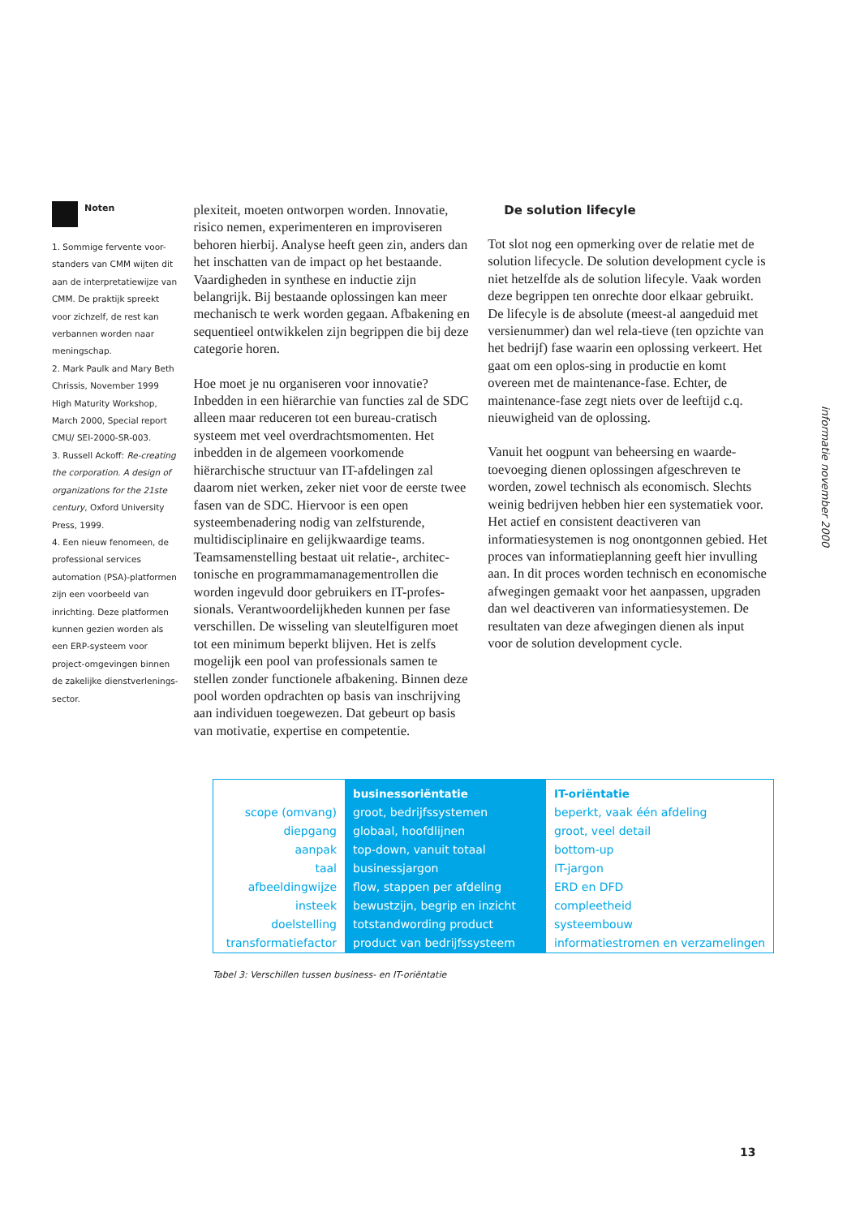Noten
1. Sommige fervente voor-standers van CMM wijten dit aan de interpretatiewijze van CMM. De praktijk spreekt voor zichzelf, de rest kan verbannen worden naar meningschap.
2. Mark Paulk and Mary Beth Chrissis, November 1999 High Maturity Workshop, March 2000, Special report CMU/ SEI-2000-SR-003.
3. Russell Ackoff: Re-creating the corporation. A design of organizations for the 21ste century, Oxford University Press, 1999.
4. Een nieuw fenomeen, de professional services automation (PSA)-platformen zijn een voorbeeld van inrichting. Deze platformen kunnen gezien worden als een ERP-systeem voor project-omgevingen binnen de zakelijke dienstverlenings-sector.
plexiteit, moeten ontworpen worden. Innovatie, risico nemen, experimenteren en improviseren behoren hierbij. Analyse heeft geen zin, anders dan het inschatten van de impact op het bestaande. Vaardigheden in synthese en inductie zijn belangrijk. Bij bestaande oplossingen kan meer mechanisch te werk worden gegaan. Afbakening en sequentieel ontwikkelen zijn begrippen die bij deze categorie horen.
Hoe moet je nu organiseren voor innovatie? Inbedden in een hiërarchie van functies zal de SDC alleen maar reduceren tot een bureau-cratisch systeem met veel overdrachtsmomenten. Het inbedden in de algemeen voorkomende hiërarchische structuur van IT-afdelingen zal daarom niet werken, zeker niet voor de eerste twee fasen van de SDC. Hiervoor is een open systeembenadering nodig van zelfsturende, multidisciplinaire en gelijkwaardige teams. Teamsamenstelling bestaat uit relatie-, architec-tonische en programmamanagementrollen die worden ingevuld door gebruikers en IT-profes-sionals. Verantwoordelijkheden kunnen per fase verschillen. De wisseling van sleutelfiguren moet tot een minimum beperkt blijven. Het is zelfs mogelijk een pool van professionals samen te stellen zonder functionele afbakening. Binnen deze pool worden opdrachten op basis van inschrijving aan individuen toegewezen. Dat gebeurt op basis van motivatie, expertise en competentie.
De solution lifecyle
Tot slot nog een opmerking over de relatie met de solution lifecycle. De solution development cycle is niet hetzelfde als de solution lifecyle. Vaak worden deze begrippen ten onrechte door elkaar gebruikt. De lifecyle is de absolute (meest-al aangeduid met versienummer) dan wel rela-tieve (ten opzichte van het bedrijf) fase waarin een oplossing verkeert. Het gaat om een oplos-sing in productie en komt overeen met de maintenance-fase. Echter, de maintenance-fase zegt niets over de leeftijd c.q. nieuwigheid van de oplossing.
Vanuit het oogpunt van beheersing en waarde-toevoeging dienen oplossingen afgeschreven te worden, zowel technisch als economisch. Slechts weinig bedrijven hebben hier een systematiek voor. Het actief en consistent deactiveren van informatiesystemen is nog onontgonnen gebied. Het proces van informatieplanning geeft hier invulling aan. In dit proces worden technisch en economische afwegingen gemaakt voor het aanpassen, upgraden dan wel deactiveren van informatiesystemen. De resultaten van deze afwegingen dienen als input voor de solution development cycle.
informatie november 2000
| | businessoriëntatie | IT-oriëntatie |
| --- | --- | --- |
| scope (omvang) | groot, bedrijfssystemen | beperkt, vaak één afdeling |
| diepgang | globaal, hoofdlijnen | groot, veel detail |
| aanpak | top-down, vanuit totaal | bottom-up |
| taal | businessjargon | IT-jargon |
| afbeeldingwijze | flow, stappen per afdeling | ERD en DFD |
| insteek | bewustzijn, begrip en inzicht | compleetheid |
| doelstelling | totstandwording product | systeembouw |
| transformatiefactor | product van bedrijfssysteem | informatiestromen en verzamelingen |
Tabel 3: Verschillen tussen business- en IT-oriëntatie
13